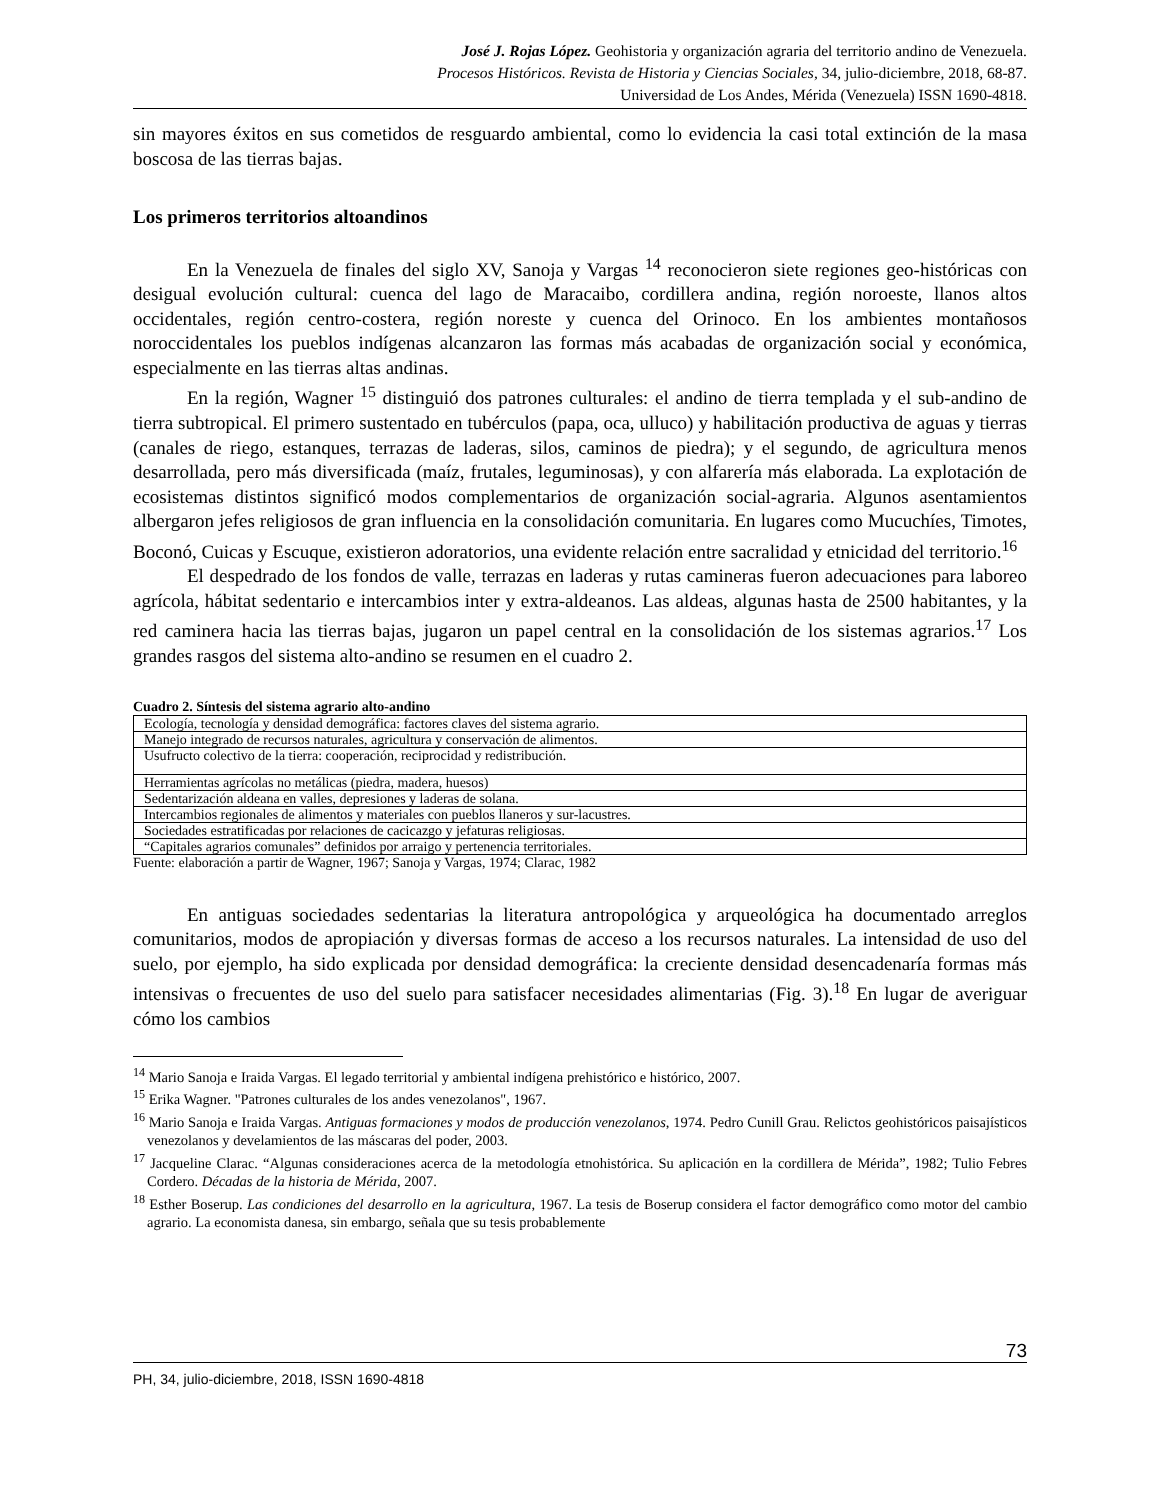José J. Rojas López. Geohistoria y organización agraria del territorio andino de Venezuela.
Procesos Históricos. Revista de Historia y Ciencias Sociales, 34, julio-diciembre, 2018, 68-87.
Universidad de Los Andes, Mérida (Venezuela) ISSN 1690-4818.
sin mayores éxitos en sus cometidos de resguardo ambiental, como lo evidencia la casi total extinción de la masa boscosa de las tierras bajas.
Los primeros territorios altoandinos
En la Venezuela de finales del siglo XV, Sanoja y Vargas <sup>14</sup> reconocieron siete regiones geo-históricas con desigual evolución cultural: cuenca del lago de Maracaibo, cordillera andina, región noroeste, llanos altos occidentales, región centro-costera, región noreste y cuenca del Orinoco. En los ambientes montañosos noroccidentales los pueblos indígenas alcanzaron las formas más acabadas de organización social y económica, especialmente en las tierras altas andinas.
En la región, Wagner <sup>15</sup> distinguió dos patrones culturales: el andino de tierra templada y el sub-andino de tierra subtropical. El primero sustentado en tubérculos (papa, oca, ulluco) y habilitación productiva de aguas y tierras (canales de riego, estanques, terrazas de laderas, silos, caminos de piedra); y el segundo, de agricultura menos desarrollada, pero más diversificada (maíz, frutales, leguminosas), y con alfarería más elaborada. La explotación de ecosistemas distintos significó modos complementarios de organización social-agraria. Algunos asentamientos albergaron jefes religiosos de gran influencia en la consolidación comunitaria. En lugares como Mucuchíes, Timotes, Boconó, Cuicas y Escuque, existieron adoratorios, una evidente relación entre sacralidad y etnicidad del territorio.<sup>16</sup>
El despedrado de los fondos de valle, terrazas en laderas y rutas camineras fueron adecuaciones para laboreo agrícola, hábitat sedentario e intercambios inter y extra-aldeanos. Las aldeas, algunas hasta de 2500 habitantes, y la red caminera hacia las tierras bajas, jugaron un papel central en la consolidación de los sistemas agrarios.<sup>17</sup> Los grandes rasgos del sistema alto-andino se resumen en el cuadro 2.
Cuadro 2. Síntesis del sistema agrario alto-andino
| Ecología, tecnología y densidad demográfica: factores claves del sistema agrario. |
| Manejo integrado de recursos naturales, agricultura y conservación de alimentos. |
| Usufructo colectivo de la tierra: cooperación, reciprocidad y redistribución. |
| Herramientas agrícolas no metálicas (piedra, madera, huesos) |
| Sedentarización aldeana en valles, depresiones y laderas de solana. |
| Intercambios regionales de alimentos y materiales con pueblos llaneros y sur-lacustres. |
| Sociedades estratificadas por relaciones de cacicazgo y jefaturas religiosas. |
| “Capitales agrarios comunales” definidos por arraigo y pertenencia territoriales. |
Fuente: elaboración a partir de Wagner, 1967; Sanoja y Vargas, 1974; Clarac, 1982
En antiguas sociedades sedentarias la literatura antropológica y arqueológica ha documentado arreglos comunitarios, modos de apropiación y diversas formas de acceso a los recursos naturales. La intensidad de uso del suelo, por ejemplo, ha sido explicada por densidad demográfica: la creciente densidad desencadenaría formas más intensivas o frecuentes de uso del suelo para satisfacer necesidades alimentarias (Fig. 3).<sup>18</sup> En lugar de averiguar cómo los cambios
<sup>14</sup> Mario Sanoja e Iraida Vargas. El legado territorial y ambiental indígena prehistórico e histórico, 2007.
<sup>15</sup> Erika Wagner. "Patrones culturales de los andes venezolanos", 1967.
<sup>16</sup> Mario Sanoja e Iraida Vargas. Antiguas formaciones y modos de producción venezolanos, 1974. Pedro Cunill Grau. Relictos geohistóricos paisajísticos venezolanos y develamientos de las máscaras del poder, 2003.
<sup>17</sup> Jacqueline Clarac. “Algunas consideraciones acerca de la metodología etnohistórica. Su aplicación en la cordillera de Mérida”, 1982; Tulio Febres Cordero. Décadas de la historia de Mérida, 2007.
<sup>18</sup> Esther Boserup. Las condiciones del desarrollo en la agricultura, 1967. La tesis de Boserup considera el factor demográfico como motor del cambio agrario. La economista danesa, sin embargo, señala que su tesis probablemente
73
PH, 34, julio-diciembre, 2018, ISSN 1690-4818